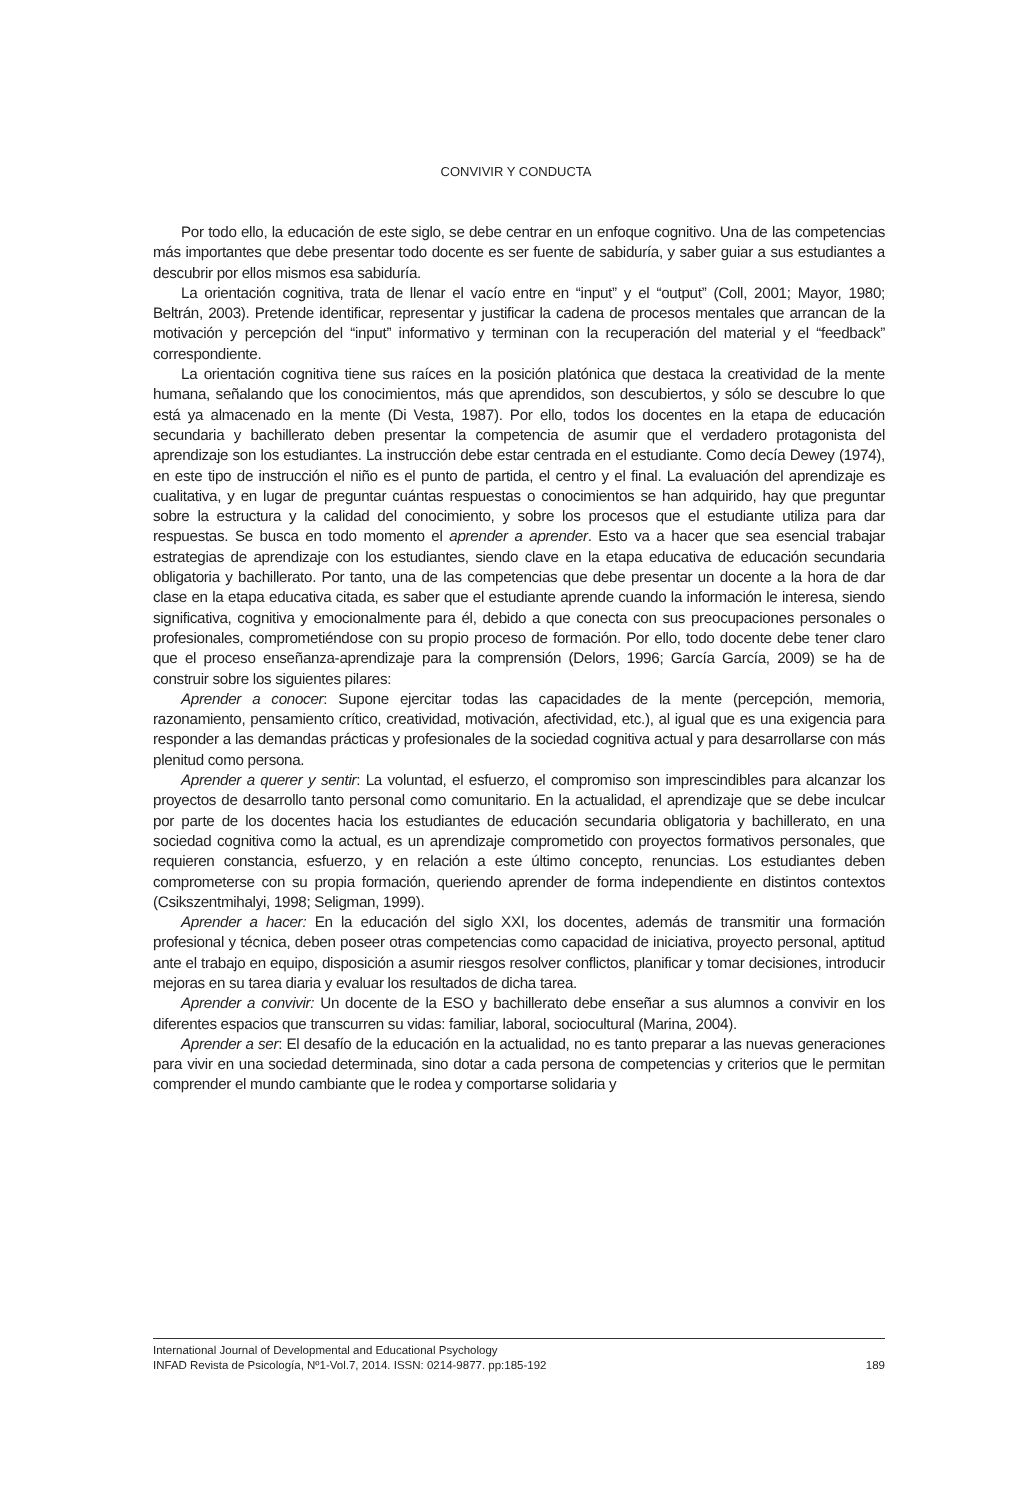CONVIVIR Y CONDUCTA
Por todo ello, la educación de este siglo, se debe centrar en un enfoque cognitivo. Una de las competencias más importantes que debe presentar todo docente es ser fuente de sabiduría, y saber guiar a sus estudiantes a descubrir por ellos mismos esa sabiduría.
La orientación cognitiva, trata de llenar el vacío entre en “input” y el “output” (Coll, 2001; Mayor, 1980; Beltrán, 2003). Pretende identificar, representar y justificar la cadena de procesos mentales que arrancan de la motivación y percepción del “input” informativo y terminan con la recuperación del material y el “feedback” correspondiente.
La orientación cognitiva tiene sus raíces en la posición platónica que destaca la creatividad de la mente humana, señalando que los conocimientos, más que aprendidos, son descubiertos, y sólo se descubre lo que está ya almacenado en la mente (Di Vesta, 1987). Por ello, todos los docentes en la etapa de educación secundaria y bachillerato deben presentar la competencia de asumir que el verdadero protagonista del aprendizaje son los estudiantes. La instrucción debe estar centrada en el estudiante. Como decía Dewey (1974), en este tipo de instrucción el niño es el punto de partida, el centro y el final. La evaluación del aprendizaje es cualitativa, y en lugar de preguntar cuántas respuestas o conocimientos se han adquirido, hay que preguntar sobre la estructura y la calidad del conocimiento, y sobre los procesos que el estudiante utiliza para dar respuestas. Se busca en todo momento el aprender a aprender. Esto va a hacer que sea esencial trabajar estrategias de aprendizaje con los estudiantes, siendo clave en la etapa educativa de educación secundaria obligatoria y bachillerato. Por tanto, una de las competencias que debe presentar un docente a la hora de dar clase en la etapa educativa citada, es saber que el estudiante aprende cuando la información le interesa, siendo significativa, cognitiva y emocionalmente para él, debido a que conecta con sus preocupaciones personales o profesionales, comprometiéndose con su propio proceso de formación. Por ello, todo docente debe tener claro que el proceso enseñanza-aprendizaje para la comprensión (Delors, 1996; García García, 2009) se ha de construir sobre los siguientes pilares:
Aprender a conocer: Supone ejercitar todas las capacidades de la mente (percepción, memoria, razonamiento, pensamiento crítico, creatividad, motivación, afectividad, etc.), al igual que es una exigencia para responder a las demandas prácticas y profesionales de la sociedad cognitiva actual y para desarrollarse con más plenitud como persona.
Aprender a querer y sentir: La voluntad, el esfuerzo, el compromiso son imprescindibles para alcanzar los proyectos de desarrollo tanto personal como comunitario. En la actualidad, el aprendizaje que se debe inculcar por parte de los docentes hacia los estudiantes de educación secundaria obligatoria y bachillerato, en una sociedad cognitiva como la actual, es un aprendizaje comprometido con proyectos formativos personales, que requieren constancia, esfuerzo, y en relación a este último concepto, renuncias. Los estudiantes deben comprometerse con su propia formación, queriendo aprender de forma independiente en distintos contextos (Csikszentmihalyi, 1998; Seligman, 1999).
Aprender a hacer: En la educación del siglo XXI, los docentes, además de transmitir una formación profesional y técnica, deben poseer otras competencias como capacidad de iniciativa, proyecto personal, aptitud ante el trabajo en equipo, disposición a asumir riesgos resolver conflictos, planificar y tomar decisiones, introducir mejoras en su tarea diaria y evaluar los resultados de dicha tarea.
Aprender a convivir: Un docente de la ESO y bachillerato debe enseñar a sus alumnos a convivir en los diferentes espacios que transcurren su vidas: familiar, laboral, sociocultural (Marina, 2004).
Aprender a ser: El desafío de la educación en la actualidad, no es tanto preparar a las nuevas generaciones para vivir en una sociedad determinada, sino dotar a cada persona de competencias y criterios que le permitan comprender el mundo cambiante que le rodea y comportarse solidaria y
International Journal of Developmental and Educational Psychology
INFAD Revista de Psicología, Nº1-Vol.7, 2014. ISSN: 0214-9877. pp:185-192 189